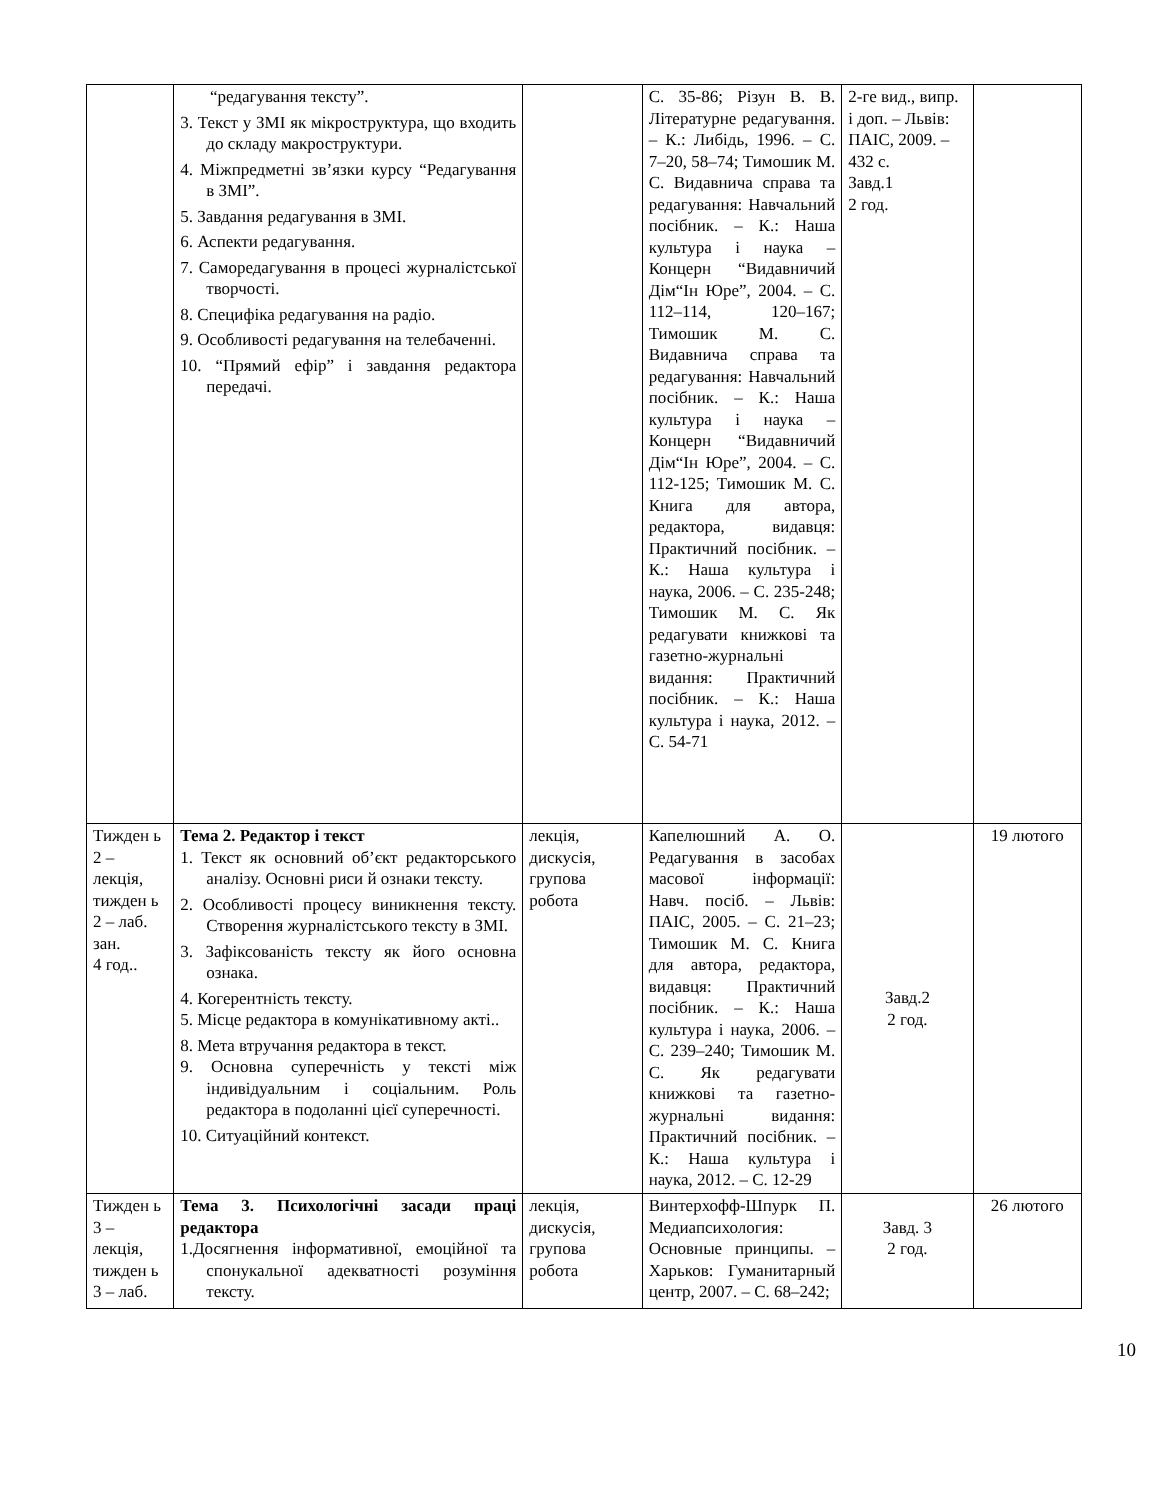| | “редагування тексту”. 3. Текст у ЗМІ як мікроструктура, що входить до складу макроструктури. 4. Міжпредметні зв’язки курсу “Редагування в ЗМІ”. 5. Завдання редагування в ЗМІ. 6. Аспекти редагування. 7. Саморедагування в процесі журналістської творчості. 8. Специфіка редагування на радіо. 9. Особливості редагування на телебаченні. 10. “Прямий ефір” і завдання редактора передачі. | | С. 35-86; Різун В. В. Літературне редагування. – К.: Либідь, 1996. – С. 7–20, 58–74; Тимошик М. С. Видавнича справа та редагування: Навчальний посібник. – К.: Наша культура і наука – Концерн “Видавничий Дім“Ін Юре”, 2004. – С. 112–114, 120–167; Тимошик М. С. Видавнича справа та редагування: Навчальний посібник. – К.: Наша культура і наука – Концерн “Видавничий Дім“Ін Юре”, 2004. – С. 112-125; Тимошик М. С. Книга для автора, редактора, видавця: Практичний посібник. – К.: Наша культура і наука, 2006. – С. 235-248; Тимошик М. С. Як редагувати книжкові та газетно-журнальні видання: Практичний посібник. – К.: Наша культура і наука, 2012. – С. 54-71 | 2-ге вид., випр. і доп. – Львів: ПАІС, 2009. – 432 с. Завд.1 2 год. | |
| Тижден ь 2 – лекція, тижден ь 2 – лаб. зан. 4 год.. | Тема 2. Редактор і текст 1. Текст як основний об’єкт редакторського аналізу. Основні риси й ознаки тексту. 2. Особливості процесу виникнення тексту. Створення журналістського тексту в ЗМІ. 3. Зафіксованість тексту як його основна ознака. 4. Когерентність тексту. 5. Місце редактора в комунікативному акті.. 8. Мета втручання редактора в текст. 9. Основна суперечність у тексті між індивідуальним і соціальним. Роль редактора в подоланні цієї суперечності. 10. Ситуаційний контекст. | лекція, дискусія, групова робота | Капелюшний А. О. Редагування в засобах масової інформації: Навч. посіб. – Львів: ПАІС, 2005. – С. 21–23; Тимошик М. С. Книга для автора, редактора, видавця: Практичний посібник. – К.: Наша культура і наука, 2006. – С. 239–240; Тимошик М. С. Як редагувати книжкові та газетно-журнальні видання: Практичний посібник. – К.: Наша культура і наука, 2012. – С. 12-29 | Завд.2 2 год. | 19 лютого |
| Тижден ь 3 – лекція, тижден ь 3 – лаб. | Тема 3. Психологічні засади праці редактора 1.Досягнення інформативної, емоційної та спонукальної адекватності розуміння тексту. | лекція, дискусія, групова робота | Винтерхофф-Шпурк П. Медиапсихология: Основные принципы. – Харьков: Гуманитарный центр, 2007. – С. 68–242; | Завд. 3 2 год. | 26 лютого |
10